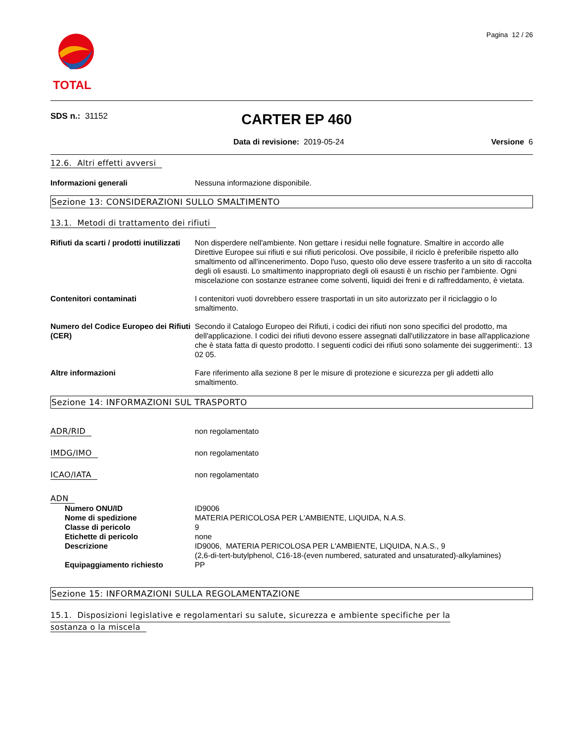TOTAL
Pagina 12 / 26
SDS n.: 31152 CARTER EP 460
Data di revisione: 2019-05-24 Versione 6
12.6. Altri effetti avversi
Informazioni generali Nessuna informazione disponibile.
Sezione 13: CONSIDERAZIONI SULLO SMALTIMENTO
13.1. Metodi di trattamento dei rifiuti
Rifiuti da scarti / prodotti inutilizzati
Non disperdere nell'ambiente. Non gettare i residui nelle fognature. Smaltire in accordo alle Direttive Europee sui rifiuti e sui rifiuti pericolosi. Ove possibile, il riciclo è preferibile rispetto allo smaltimento od all'incenerimento. Dopo l'uso, questo olio deve essere trasferito a un sito di raccolta degli oli esausti. Lo smaltimento inappropriato degli oli esausti è un rischio per l'ambiente. Ogni miscelazione con sostanze estranee come solventi, liquidi dei freni e di raffreddamento, è vietata.
Contenitori contaminati I contenitori vuoti dovrebbero essere trasportati in un sito autorizzato per il riciclaggio o lo smaltimento.
Numero del Codice Europeo dei Rifiuti (CER)
Secondo il Catalogo Europeo dei Rifiuti, i codici dei rifiuti non sono specifici del prodotto, ma dell'applicazione. I codici dei rifiuti devono essere assegnati dall'utilizzatore in base all'applicazione che è stata fatta di questo prodotto. I seguenti codici dei rifiuti sono solamente dei suggerimenti:. 13 02 05.
Altre informazioni Fare riferimento alla sezione 8 per le misure di protezione e sicurezza per gli addetti allo smaltimento.
Sezione 14: INFORMAZIONI SUL TRASPORTO
ADR/RID non regolamentato
IMDG/IMO non regolamentato
ICAO/IATA non regolamentato
ADN
Numero ONU/ID ID9006
Nome di spedizione MATERIA PERICOLOSA PER L'AMBIENTE, LIQUIDA, N.A.S.
Classe di pericolo 9
Etichette di pericolo none
Descrizione ID9006, MATERIA PERICOLOSA PER L'AMBIENTE, LIQUIDA, N.A.S., 9
(2,6-di-tert-butylphenol, C16-18-(even numbered, saturated and unsaturated)-alkylamines)
Equipaggiamento richiesto PP
Sezione 15: INFORMAZIONI SULLA REGOLAMENTAZIONE
15.1. Disposizioni legislative e regolamentari su salute, sicurezza e ambiente specifiche per la
sostanza o la miscela